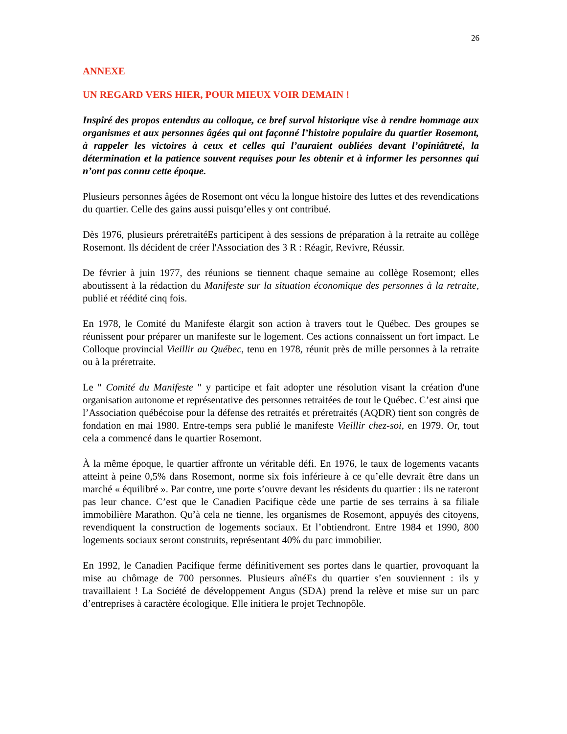26
ANNEXE
UN REGARD VERS HIER, POUR MIEUX VOIR DEMAIN !
Inspiré des propos entendus au colloque, ce bref survol historique vise à rendre hommage aux organismes et aux personnes âgées qui ont façonné l’histoire populaire du quartier Rosemont, à rappeler les victoires à ceux et celles qui l’auraient oubliées devant l’opiniâtreté, la détermination et la patience souvent requises pour les obtenir et à informer les personnes qui n’ont pas connu cette époque.
Plusieurs personnes âgées de Rosemont ont vécu la longue histoire des luttes et des revendications du quartier. Celle des gains aussi puisqu’elles y ont contribué.
Dès 1976, plusieurs préretraitéEs participent à des sessions de préparation à la retraite au collège Rosemont. Ils décident de créer l'Association des 3 R : Réagir, Revivre, Réussir.
De février à juin 1977, des réunions se tiennent chaque semaine au collège Rosemont; elles aboutissent à la rédaction du Manifeste sur la situation économique des personnes à la retraite, publié et réédité cinq fois.
En 1978, le Comité du Manifeste élargit son action à travers tout le Québec. Des groupes se réunissent pour préparer un manifeste sur le logement. Ces actions connaissent un fort impact. Le Colloque provincial Vieillir au Québec, tenu en 1978, réunit près de mille personnes à la retraite ou à la préretraite.
Le " Comité du Manifeste " y participe et fait adopter une résolution visant la création d'une organisation autonome et représentative des personnes retraitées de tout le Québec. C’est ainsi que l’Association québécoise pour la défense des retraités et préretraités (AQDR) tient son congrès de fondation en mai 1980. Entre-temps sera publié le manifeste Vieillir chez-soi, en 1979. Or, tout cela a commencé dans le quartier Rosemont.
À la même époque, le quartier affronte un véritable défi. En 1976, le taux de logements vacants atteint à peine 0,5% dans Rosemont, norme six fois inférieure à ce qu’elle devrait être dans un marché « équilibré ». Par contre, une porte s’ouvre devant les résidents du quartier : ils ne rateront pas leur chance. C’est que le Canadien Pacifique cède une partie de ses terrains à sa filiale immobilière Marathon. Qu’à cela ne tienne, les organismes de Rosemont, appuyés des citoyens, revendiquent la construction de logements sociaux. Et l’obtiendront. Entre 1984 et 1990, 800 logements sociaux seront construits, représentant 40% du parc immobilier.
En 1992, le Canadien Pacifique ferme définitivement ses portes dans le quartier, provoquant la mise au chômage de 700 personnes. Plusieurs aînéEs du quartier s’en souviennent : ils y travaillaient ! La Société de développement Angus (SDA) prend la relève et mise sur un parc d’entreprises à caractère écologique. Elle initiera le projet Technopôle.